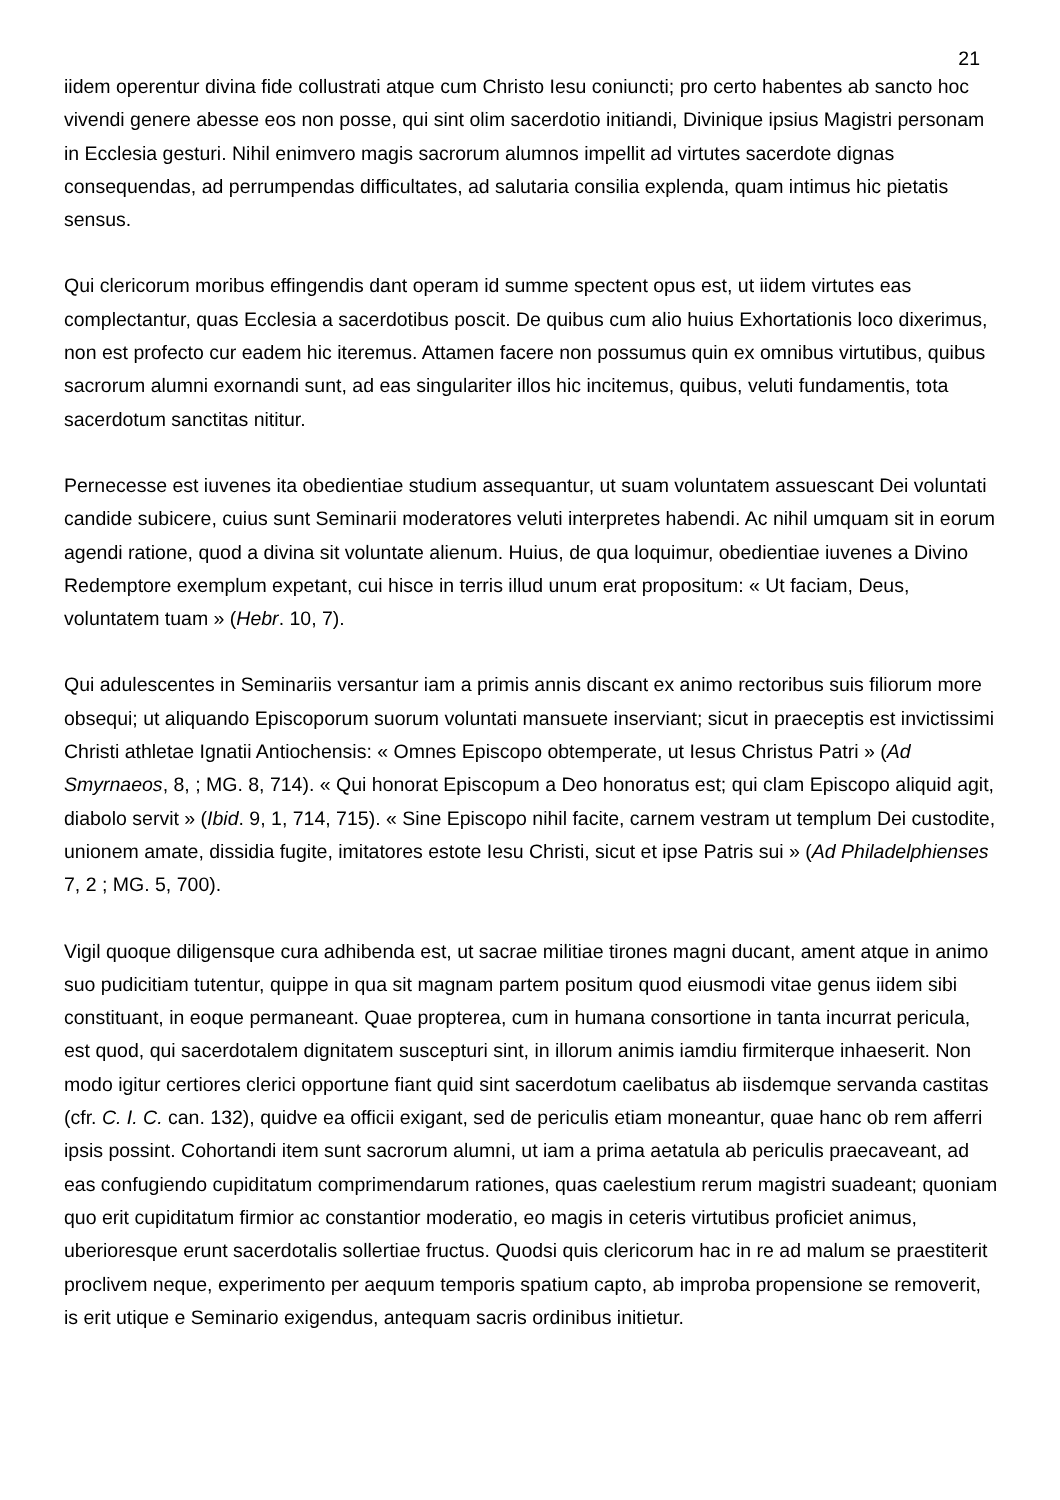21
iidem operentur divina fide collustrati atque cum Christo Iesu coniuncti; pro certo habentes ab sancto hoc vivendi genere abesse eos non posse, qui sint olim sacerdotio initiandi, Divinique ipsius Magistri personam in Ecclesia gesturi. Nihil enimvero magis sacrorum alumnos impellit ad virtutes sacerdote dignas consequendas, ad perrumpendas difficultates, ad salutaria consilia explenda, quam intimus hic pietatis sensus.
Qui clericorum moribus effingendis dant operam id summe spectent opus est, ut iidem virtutes eas complectantur, quas Ecclesia a sacerdotibus poscit. De quibus cum alio huius Exhortationis loco dixerimus, non est profecto cur eadem hic iteremus. Attamen facere non possumus quin ex omnibus virtutibus, quibus sacrorum alumni exornandi sunt, ad eas singulariter illos hic incitemus, quibus, veluti fundamentis, tota sacerdotum sanctitas nititur.
Pernecesse est iuvenes ita obedientiae studium assequantur, ut suam voluntatem assuescant Dei voluntati candide subicere, cuius sunt Seminarii moderatores veluti interpretes habendi. Ac nihil umquam sit in eorum agendi ratione, quod a divina sit voluntate alienum. Huius, de qua loquimur, obedientiae iuvenes a Divino Redemptore exemplum expetant, cui hisce in terris illud unum erat propositum: « Ut faciam, Deus, voluntatem tuam » (Hebr. 10, 7).
Qui adulescentes in Seminariis versantur iam a primis annis discant ex animo rectoribus suis filiorum more obsequi; ut aliquando Episcoporum suorum voluntati mansuete inserviant; sicut in praeceptis est invictissimi Christi athletae Ignatii Antiochensis: « Omnes Episcopo obtemperate, ut Iesus Christus Patri » (Ad Smyrnaeos, 8, ; MG. 8, 714). « Qui honorat Episcopum a Deo honoratus est; qui clam Episcopo aliquid agit, diabolo servit » (Ibid. 9, 1, 714, 715). « Sine Episcopo nihil facite, carnem vestram ut templum Dei custodite, unionem amate, dissidia fugite, imitatores estote Iesu Christi, sicut et ipse Patris sui » (Ad Philadelphienses 7, 2 ; MG. 5, 700).
Vigil quoque diligensque cura adhibenda est, ut sacrae militiae tirones magni ducant, ament atque in animo suo pudicitiam tutentur, quippe in qua sit magnam partem positum quod eiusmodi vitae genus iidem sibi constituant, in eoque permaneant. Quae propterea, cum in humana consortione in tanta incurrat pericula, est quod, qui sacerdotalem dignitatem suscepturi sint, in illorum animis iamdiu firmiterque inhaeserit. Non modo igitur certiores clerici opportune fiant quid sint sacerdotum caelibatus ab iisdemque servanda castitas (cfr. C. I. C. can. 132), quidve ea officii exigant, sed de periculis etiam moneantur, quae hanc ob rem afferri ipsis possint. Cohortandi item sunt sacrorum alumni, ut iam a prima aetatula ab periculis praecaveant, ad eas confugiendo cupiditatum comprimendarum rationes, quas caelestium rerum magistri suadeant; quoniam quo erit cupiditatum firmior ac constantior moderatio, eo magis in ceteris virtutibus proficiet animus, uberioresque erunt sacerdotalis sollertiae fructus. Quodsi quis clericorum hac in re ad malum se praestiterit proclivem neque, experimento per aequum temporis spatium capto, ab improba propensione se removerit, is erit utique e Seminario exigendus, antequam sacris ordinibus initietur.